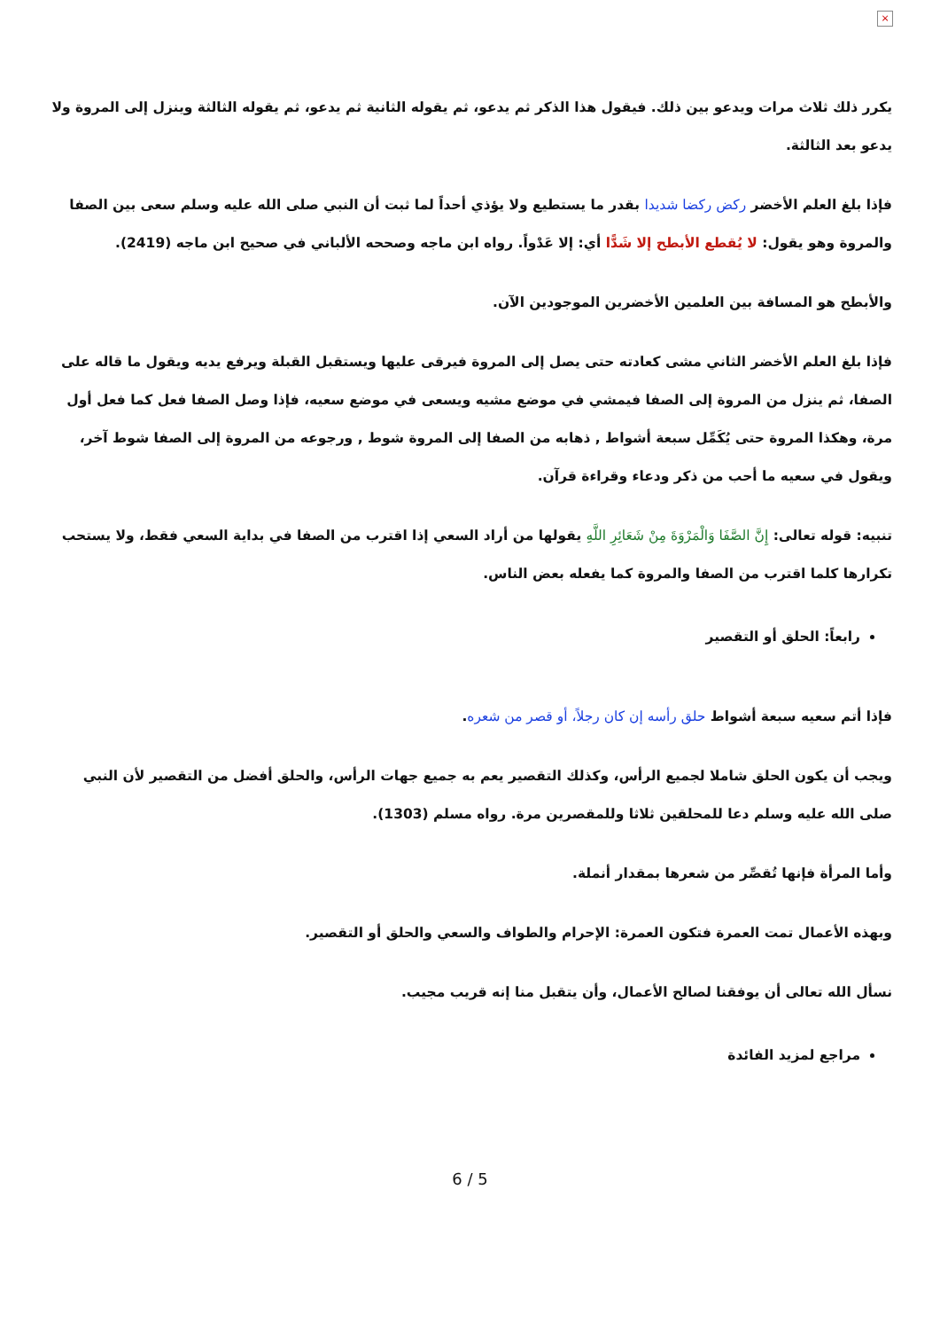×
يكرر ذلك ثلاث مرات ويدعو بين ذلك. فيقول هذا الذكر ثم يدعو، ثم يقوله الثانية ثم يدعو، ثم يقوله الثالثة وينزل إلى المروة ولا يدعو بعد الثالثة.
فإذا بلغ العلم الأخضر ركض ركضا شديدا بقدر ما يستطيع ولا يؤذي أحداً لما ثبت أن النبي صلى الله عليه وسلم سعى بين الصفا والمروة وهو يقول: لا يُقطع الأبطح إلا شَدًّا أي: إلا عَدْواً. رواه ابن ماجه وصححه الألباني في صحيح ابن ماجه (2419).
والأبطح هو المسافة بين العلمين الأخضرين الموجودين الآن.
فإذا بلغ العلم الأخضر الثاني مشى كعادته حتى يصل إلى المروة فيرقى عليها ويستقبل القبلة ويرفع يديه ويقول ما قاله على الصفا، ثم ينزل من المروة إلى الصفا فيمشي في موضع مشيه ويسعى في موضع سعيه، فإذا وصل الصفا فعل كما فعل أول مرة، وهكذا المروة حتى يُكَمِّل سبعة أشواط , ذهابه من الصفا إلى المروة شوط , ورجوعه من المروة إلى الصفا شوط آخر، ويقول في سعيه ما أحب من ذكر ودعاء وقراءة قرآن.
تنبيه: قوله تعالى: إِنَّ الصَّفَا وَالْمَرْوَةَ مِنْ شَعَائِرِ اللَّهِ يقولها من أراد السعي إذا اقترب من الصفا في بداية السعي فقط، ولا يستحب تكرارها كلما اقترب من الصفا والمروة كما يفعله بعض الناس.
رابعاً: الحلق أو التقصير
فإذا أتم سعيه سبعة أشواط حلق رأسه إن كان رجلاً، أو قصر من شعره.
ويجب أن يكون الحلق شاملا لجميع الرأس، وكذلك التقصير يعم به جميع جهات الرأس، والحلق أفضل من التقصير لأن النبي صلى الله عليه وسلم دعا للمحلقين ثلاثا وللمقصرين مرة. رواه مسلم (1303).
وأما المرأة فإنها تُقصِّر من شعرها بمقدار أنملة.
وبهذه الأعمال تمت العمرة فتكون العمرة: الإحرام والطواف والسعي والحلق أو التقصير.
نسأل الله تعالى أن يوفقنا لصالح الأعمال، وأن يتقبل منا إنه قريب مجيب.
مراجع لمزيد الفائدة
6 / 5